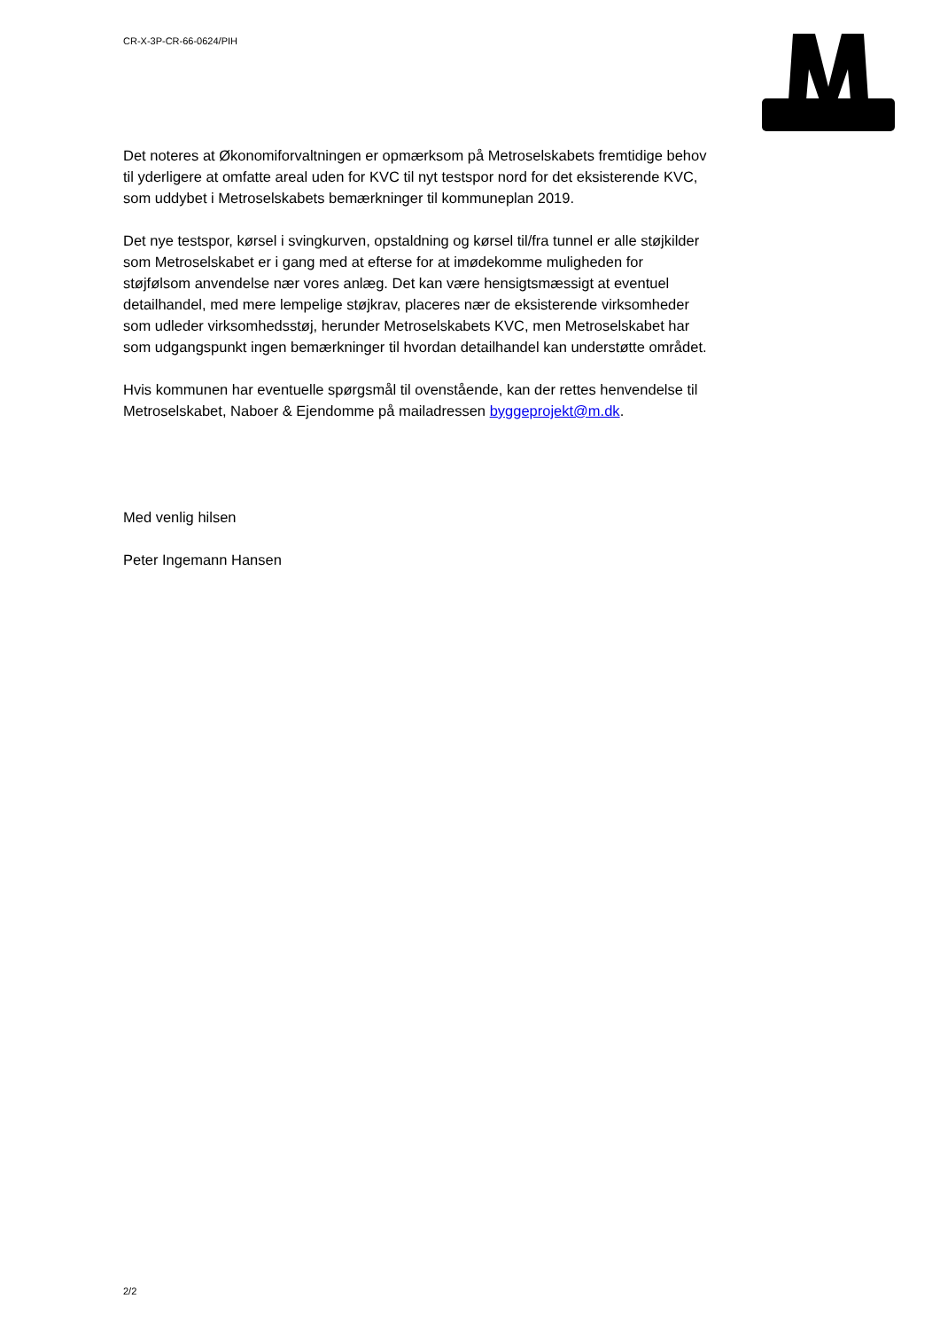CR-X-3P-CR-66-0624/PIH
Det noteres at Økonomiforvaltningen er opmærksom på Metroselskabets fremtidige behov til yderligere at omfatte areal uden for KVC til nyt testspor nord for det eksisterende KVC, som uddybet i Metroselskabets bemærkninger til kommuneplan 2019.
Det nye testspor, kørsel i svingkurven, opstaldning og kørsel til/fra tunnel er alle støjkilder som Metroselskabet er i gang med at efterse for at imødekomme muligheden for støjfølsom anvendelse nær vores anlæg. Det kan være hensigtsmæssigt at eventuel detailhandel, med mere lempelige støjkrav, placeres nær de eksisterende virksomheder som udleder virksomhedsstøj, herunder Metroselskabets KVC, men Metroselskabet har som udgangspunkt ingen bemærkninger til hvordan detailhandel kan understøtte området.
Hvis kommunen har eventuelle spørgsmål til ovenstående, kan der rettes henvendelse til Metroselskabet, Naboer & Ejendomme på mailadressen byggeprojekt@m.dk.
Med venlig hilsen
Peter Ingemann Hansen
2/2